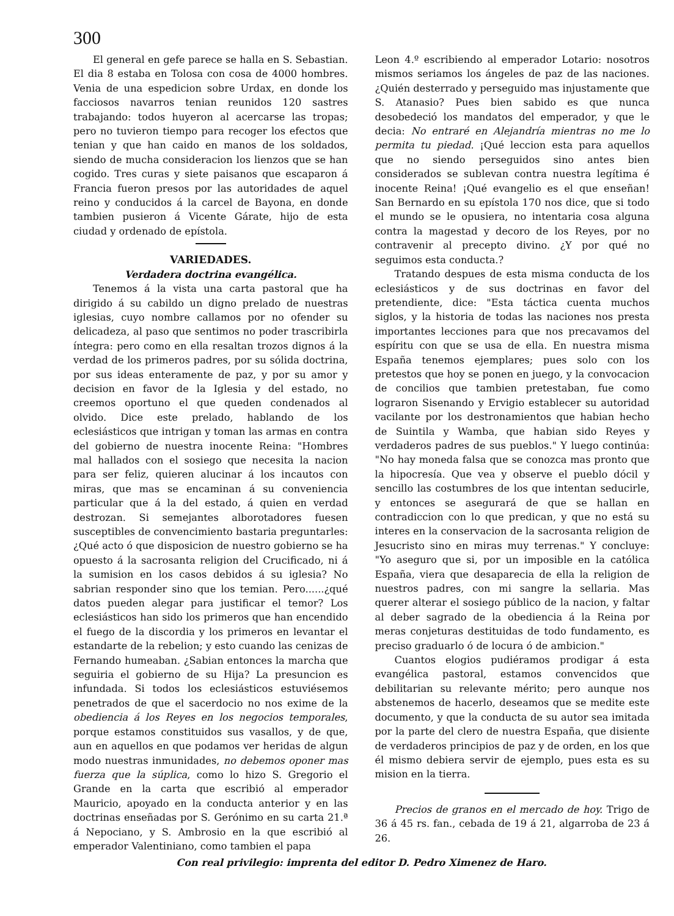300
El general en gefe parece se halla en S. Sebastian. El dia 8 estaba en Tolosa con cosa de 4000 hombres. Venia de una espedicion sobre Urdax, en donde los facciosos navarros tenian reunidos 120 sastres trabajando: todos huyeron al acercarse las tropas; pero no tuvieron tiempo para recoger los efectos que tenian y que han caido en manos de los soldados, siendo de mucha consideracion los lienzos que se han cogido. Tres curas y siete paisanos que escaparon á Francia fueron presos por las autoridades de aquel reino y conducidos á la carcel de Bayona, en donde tambien pusieron á Vicente Gárate, hijo de esta ciudad y ordenado de epístola.
VARIEDADES.
Verdadera doctrina evangélica.
Tenemos á la vista una carta pastoral que ha dirigido á su cabildo un digno prelado de nuestras iglesias, cuyo nombre callamos por no ofender su delicadeza, al paso que sentimos no poder trascribirla íntegra: pero como en ella resaltan trozos dignos á la verdad de los primeros padres, por su sólida doctrina, por sus ideas enteramente de paz, y por su amor y decision en favor de la Iglesia y del estado, no creemos oportuno el que queden condenados al olvido. Dice este prelado, hablando de los eclesiásticos que intrigan y toman las armas en contra del gobierno de nuestra inocente Reina: "Hombres mal hallados con el sosiego que necesita la nacion para ser feliz, quieren alucinar á los incautos con miras, que mas se encaminan á su conveniencia particular que á la del estado, á quien en verdad destrozan. Si semejantes alborotadores fuesen susceptibles de convencimiento bastaria preguntarles: ¿Qué acto ó que disposicion de nuestro gobierno se ha opuesto á la sacrosanta religion del Crucificado, ni á la sumision en los casos debidos á su iglesia? No sabrian responder sino que los temian. Pero......¿qué datos pueden alegar para justificar el temor? Los eclesiásticos han sido los primeros que han encendido el fuego de la discordia y los primeros en levantar el estandarte de la rebelion; y esto cuando las cenizas de Fernando humeaban. ¿Sabian entonces la marcha que seguiria el gobierno de su Hija? La presuncion es infundada. Si todos los eclesiásticos estuviésemos penetrados de que el sacerdocio no nos exime de la obediencia á los Reyes en los negocios temporales, porque estamos constituidos sus vasallos, y de que, aun en aquellos en que podamos ver heridas de algun modo nuestras inmunidades, no debemos oponer mas fuerza que la súplica, como lo hizo S. Gregorio el Grande en la carta que escribió al emperador Mauricio, apoyado en la conducta anterior y en las doctrinas enseñadas por S. Gerónimo en su carta 21.ª á Nepociano, y S. Ambrosio en la que escribió al emperador Valentiniano, como tambien el papa
Leon 4.º escribiendo al emperador Lotario: nosotros mismos seriamos los ángeles de paz de las naciones. ¿Quién desterrado y perseguido mas injustamente que S. Atanasio? Pues bien sabido es que nunca desobedeció los mandatos del emperador, y que le decia: No entraré en Alejandría mientras no me lo permita tu piedad. ¡Qué leccion esta para aquellos que no siendo perseguidos sino antes bien considerados se sublevan contra nuestra legítima é inocente Reina! ¡Qué evangelio es el que enseñan! San Bernardo en su epístola 170 nos dice, que si todo el mundo se le opusiera, no intentaria cosa alguna contra la magestad y decoro de los Reyes, por no contravenir al precepto divino. ¿Y por qué no seguimos esta conducta.?
Tratando despues de esta misma conducta de los eclesiásticos y de sus doctrinas en favor del pretendiente, dice: "Esta táctica cuenta muchos siglos, y la historia de todas las naciones nos presta importantes lecciones para que nos precavamos del espíritu con que se usa de ella. En nuestra misma España tenemos ejemplares; pues solo con los pretestos que hoy se ponen en juego, y la convocacion de concilios que tambien pretestaban, fue como lograron Sisenando y Ervigio establecer su autoridad vacilante por los destronamientos que habian hecho de Suintila y Wamba, que habian sido Reyes y verdaderos padres de sus pueblos." Y luego continúa: "No hay moneda falsa que se conozca mas pronto que la hipocresía. Que vea y observe el pueblo dócil y sencillo las costumbres de los que intentan seducirle, y entonces se asegurará de que se hallan en contradiccion con lo que predican, y que no está su interes en la conservacion de la sacrosanta religion de Jesucristo sino en miras muy terrenas." Y concluye: "Yo aseguro que si, por un imposible en la católica España, viera que desaparecia de ella la religion de nuestros padres, con mi sangre la sellaria. Mas querer alterar el sosiego público de la nacion, y faltar al deber sagrado de la obediencia á la Reina por meras conjeturas destituidas de todo fundamento, es preciso graduarlo ó de locura ó de ambicion."
Cuantos elogios pudiéramos prodigar á esta evangélica pastoral, estamos convencidos que debilitarian su relevante mérito; pero aunque nos abstenemos de hacerlo, deseamos que se medite este documento, y que la conducta de su autor sea imitada por la parte del clero de nuestra España, que disiente de verdaderos principios de paz y de orden, en los que él mismo debiera servir de ejemplo, pues esta es su mision en la tierra.
Precios de granos en el mercado de hoy. Trigo de 36 á 45 rs. fan., cebada de 19 á 21, algarroba de 23 á 26.
Con real privilegio: imprenta del editor D. Pedro Ximenez de Haro.